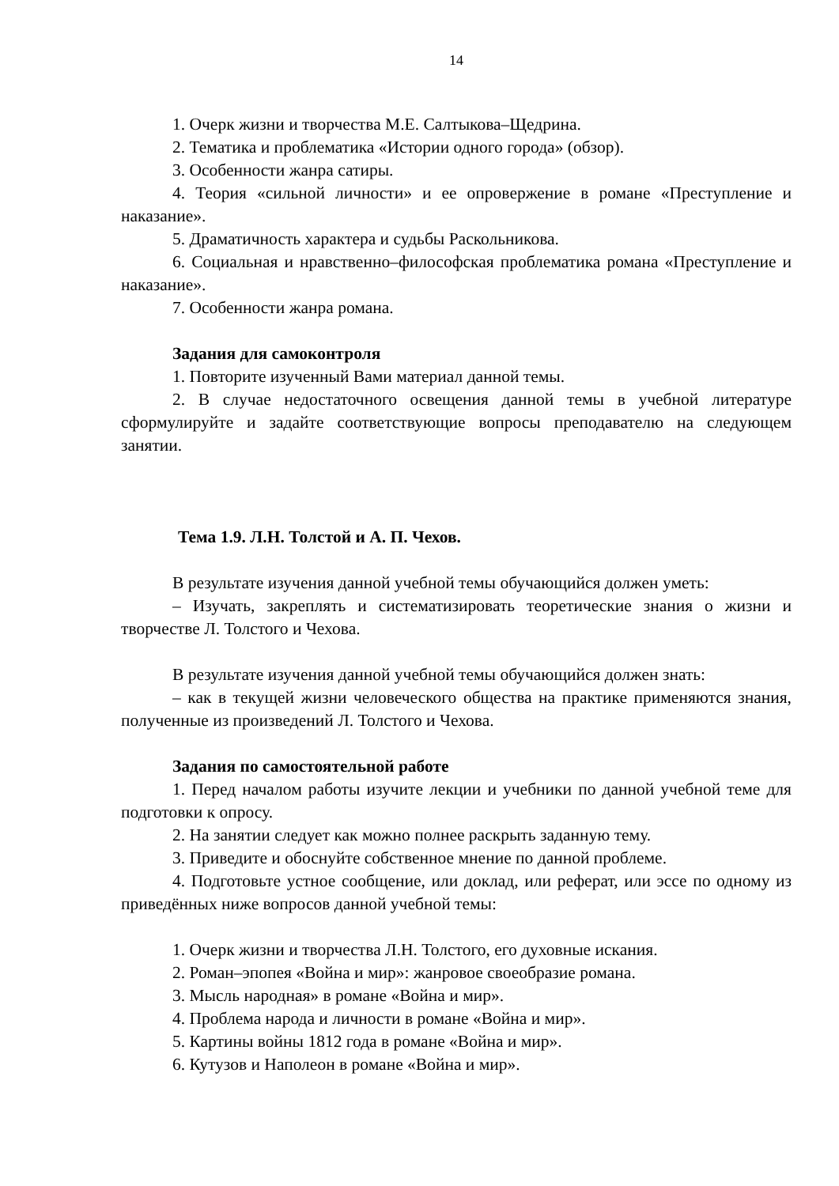14
1. Очерк жизни и творчества М.Е. Салтыкова–Щедрина.
2. Тематика и проблематика «Истории одного города» (обзор).
3. Особенности жанра сатиры.
4. Теория «сильной личности» и ее опровержение в романе «Преступление и наказание».
5. Драматичность характера и судьбы Раскольникова.
6. Социальная и нравственно–философская проблематика романа «Преступление и наказание».
7. Особенности жанра романа.
Задания для самоконтроля
1. Повторите изученный Вами материал данной темы.
2. В случае недостаточного освещения данной темы в учебной литературе сформулируйте и задайте соответствующие вопросы преподавателю на следующем занятии.
Тема 1.9. Л.Н. Толстой и А. П. Чехов.
В результате изучения данной учебной темы обучающийся должен уметь:
– Изучать, закреплять и систематизировать теоретические знания о жизни и творчестве Л. Толстого и Чехова.
В результате изучения данной учебной темы обучающийся должен знать:
– как в текущей жизни человеческого общества на практике применяются знания, полученные из произведений Л. Толстого и Чехова.
Задания по самостоятельной работе
1. Перед началом работы изучите лекции и учебники по данной учебной теме для подготовки к опросу.
2. На занятии следует как можно полнее раскрыть заданную тему.
3. Приведите и обоснуйте собственное мнение по данной проблеме.
4. Подготовьте устное сообщение, или доклад, или реферат, или эссе по одному из приведённых ниже вопросов данной учебной темы:
1. Очерк жизни и творчества Л.Н. Толстого, его духовные искания.
2. Роман–эпопея «Война и мир»: жанровое своеобразие романа.
3. Мысль народная» в романе «Война и мир».
4. Проблема народа и личности в романе «Война и мир».
5. Картины войны 1812 года в романе «Война и мир».
6. Кутузов и Наполеон в романе «Война и мир».